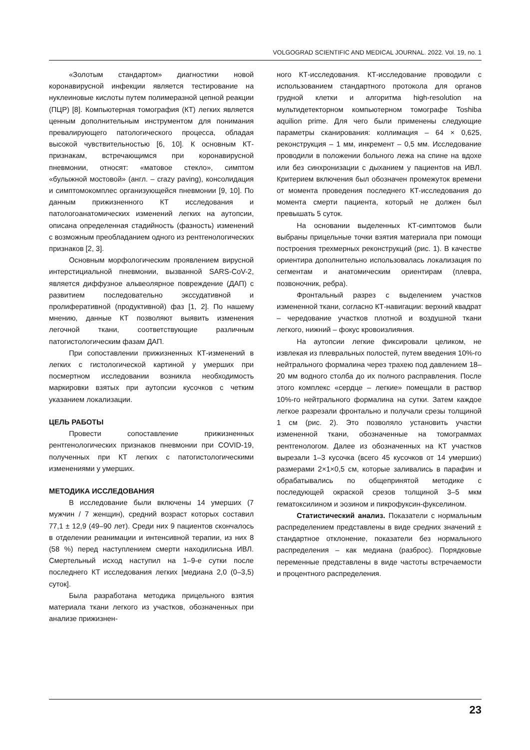VOLGOGRAD SCIENTIFIC AND MEDICAL JOURNAL. 2022. Vol. 19, no. 1
«Золотым стандартом» диагностики новой коронавирусной инфекции является тестирование на нуклеиновые кислоты путем полимеразной цепной реакции (ПЦР) [8]. Компьютерная томография (КТ) легких является ценным дополнительным инструментом для понимания превалирующего патологического процесса, обладая высокой чувствительностью [6, 10]. К основным КТ-признакам, встречающимся при коронавирусной пневмонии, относят: «матовое стекло», симптом «булыжной мостовой» (англ. – crazy paving), консолидация и симптомокомплес организующейся пневмонии [9, 10]. По данным прижизненного КТ исследования и патологоанатомических изменений легких на аутопсии, описана определенная стадийность (фазность) изменений с возможным преобладанием одного из рентгенологических признаков [2, 3].
Основным морфологическим проявлением вирусной интерстициальной пневмонии, вызванной SARS-CoV-2, является диффузное альвеолярное повреждение (ДАП) с развитием последовательно экссудативной и пролиферативной (продуктивной) фаз [1, 2]. По нашему мнению, данные КТ позволяют выявить изменения легочной ткани, соответствующие различным патогистологическим фазам ДАП.
При сопоставлении прижизненных КТ-изменений в легких с гистологической картиной у умерших при посмертном исследовании возникла необходимость маркировки взятых при аутопсии кусочков с четким указанием локализации.
ЦЕЛЬ РАБОТЫ
Провести сопоставление прижизненных рентгенологических признаков пневмонии при COVID-19, полученных при КТ легких с патогистологическими изменениями у умерших.
МЕТОДИКА ИССЛЕДОВАНИЯ
В исследование были включены 14 умерших (7 мужчин / 7 женщин), средний возраст которых составил 77,1 ± 12,9 (49–90 лет). Среди них 9 пациентов скончалось в отделении реанимации и интенсивной терапии, из них 8 (58 %) перед наступлением смерти находилисьна ИВЛ. Смертельный исход наступил на 1–9-е сутки после последнего КТ исследования легких [медиана 2,0 (0–3,5) суток].
Была разработана методика прицельного взятия материала ткани легкого из участков, обозначенных при анализе прижизнен-
ного КТ-исследования. КТ-исследование проводили с использованием стандартного протокола для органов грудной клетки и алгоритма high-resolution на мультидетекторном компьютерном томографе Toshiba aquilion prime. Для чего были применены следующие параметры сканирования: коллимация – 64 × 0,625, реконструкция – 1 мм, инкремент – 0,5 мм. Исследование проводили в положении больного лежа на спине на вдохе или без синхронизации с дыханием у пациентов на ИВЛ. Критерием включения был обозначен промежуток времени от момента проведения последнего КТ-исследования до момента смерти пациента, который не должен был превышать 5 суток.
На основании выделенных КТ-симптомов были выбраны прицельные точки взятия материала при помощи построения трехмерных реконструкций (рис. 1). В качестве ориентира дополнительно использовалась локализация по сегментам и анатомическим ориентирам (плевра, позвоночник, ребра).
Фронтальный разрез с выделением участков измененной ткани, согласно КТ-навигации: верхний квадрат – чередование участков плотной и воздушной ткани легкого, нижний – фокус кровоизлияния.
На аутопсии легкие фиксировали целиком, не извлекая из плевральных полостей, путем введения 10%-го нейтрального формалина через трахею под давлением 18–20 мм водного столба до их полного расправления. После этого комплекс «сердце – легкие» помещали в раствор 10%-го нейтрального формалина на сутки. Затем каждое легкое разрезали фронтально и получали срезы толщиной 1 см (рис. 2). Это позволяло установить участки измененной ткани, обозначенные на томограммах рентгенологом. Далее из обозначенных на КТ участков вырезали 1–3 кусочка (всего 45 кусочков от 14 умерших) размерами 2×1×0,5 см, которые заливались в парафин и обрабатывались по общепринятой методике с последующей окраской срезов толщиной 3–5 мкм гематоксилином и эозином и пикрофуксин-фукселином.
Статистический анализ. Показатели с нормальным распределением представлены в виде средних значений ± стандартное отклонение, показатели без нормального распределения – как медиана (разброс). Порядковые переменные представлены в виде частоты встречаемости и процентного распределения.
23